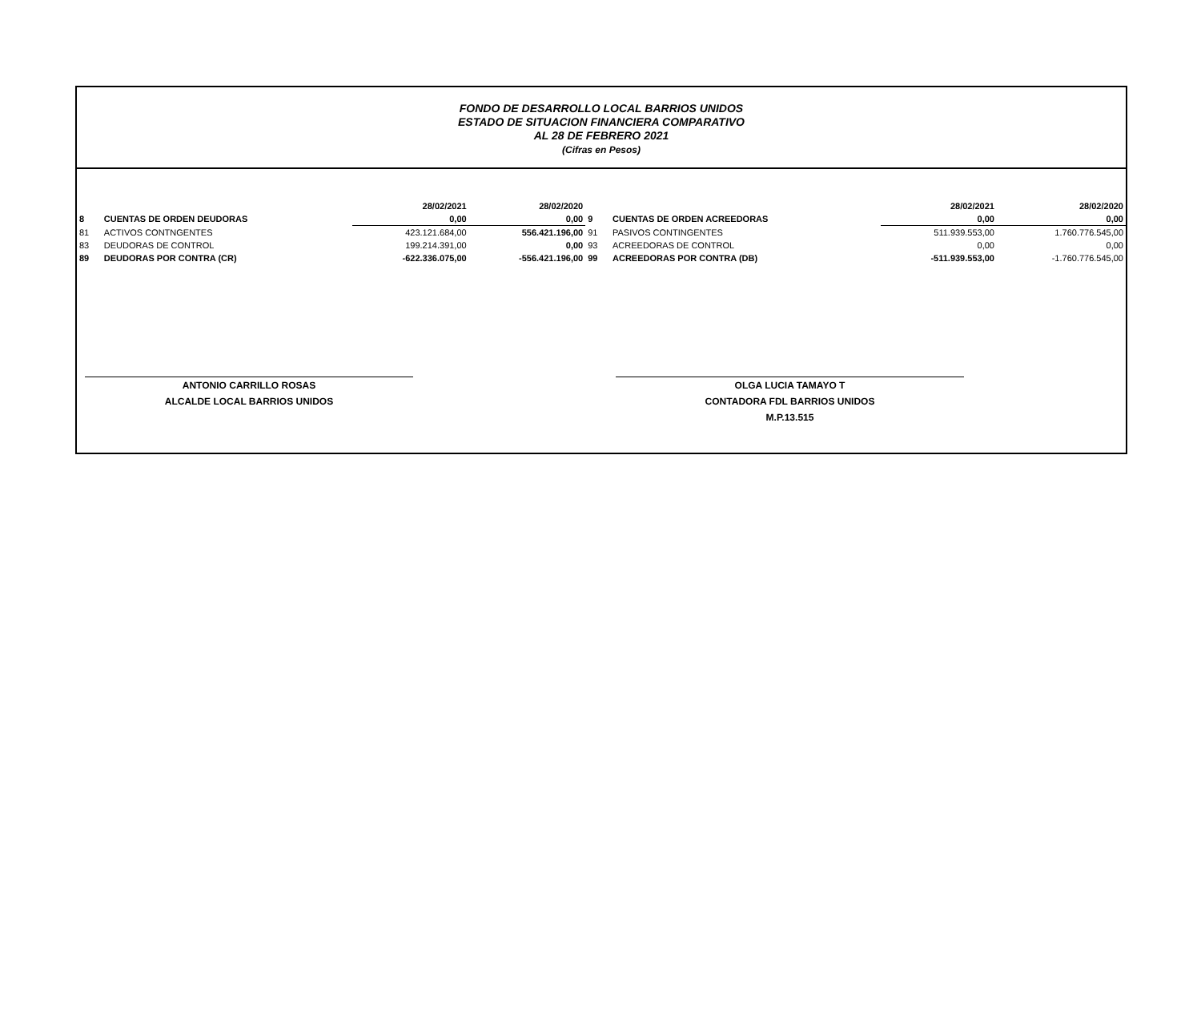FONDO DE DESARROLLO LOCAL BARRIOS UNIDOS
ESTADO DE SITUACION FINANCIERA COMPARATIVO
AL 28 DE FEBRERO 2021
(Cifras en Pesos)
| | | 28/02/2021 | 28/02/2020 | | | 28/02/2021 | 28/02/2020 |
| 8 | CUENTAS DE ORDEN DEUDORAS | 0,00 | 0,00 | 9 | CUENTAS DE ORDEN ACREEDORAS | 0,00 | 0,00 |
| 81 | ACTIVOS CONTNGENTES | 423.121.684,00 | 556.421.196,00 | 91 | PASIVOS CONTINGENTES | 511.939.553,00 | 1.760.776.545,00 |
| 83 | DEUDORAS DE CONTROL | 199.214.391,00 | 0,00 | 93 | ACREEDORAS DE CONTROL | 0,00 | 0,00 |
| 89 | DEUDORAS POR CONTRA (CR) | -622.336.075,00 | -556.421.196,00 | 99 | ACREEDORAS POR CONTRA (DB) | -511.939.553,00 | -1.760.776.545,00 |
ANTONIO CARRILLO ROSAS
ALCALDE LOCAL BARRIOS UNIDOS
OLGA LUCIA TAMAYO T
CONTADORA FDL BARRIOS UNIDOS
M.P.13.515